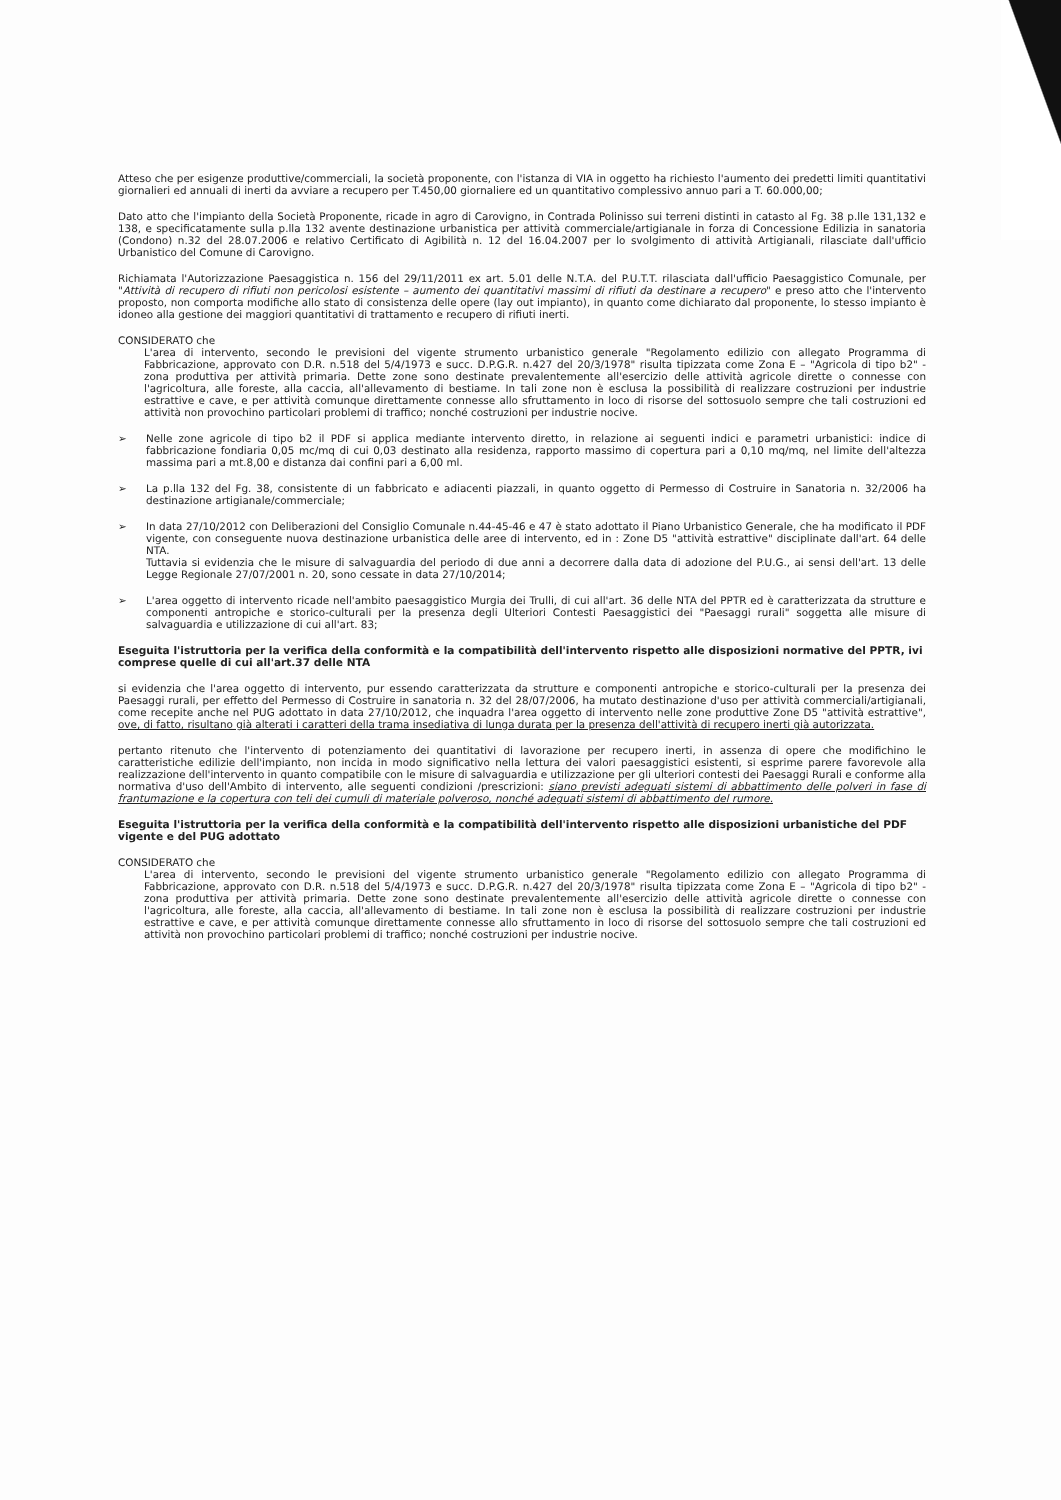Atteso che per esigenze produttive/commerciali, la società proponente, con l'istanza di VIA in oggetto ha richiesto l'aumento dei predetti limiti quantitativi giornalieri ed annuali di inerti da avviare a recupero per T.450,00 giornaliere ed un quantitativo complessivo annuo pari a T. 60.000,00;
Dato atto che l'impianto della Società Proponente, ricade in agro di Carovigno, in Contrada Polinisso sui terreni distinti in catasto al Fg. 38 p.lle 131,132 e 138, e specificatamente sulla p.lla 132 avente destinazione urbanistica per attività commerciale/artigianale in forza di Concessione Edilizia in sanatoria (Condono) n.32 del 28.07.2006 e relativo Certificato di Agibilità n. 12 del 16.04.2007 per lo svolgimento di attività Artigianali, rilasciate dall'ufficio Urbanistico del Comune di Carovigno.
Richiamata l'Autorizzazione Paesaggistica n. 156 del 29/11/2011 ex art. 5.01 delle N.T.A. del P.U.T.T. rilasciata dall'ufficio Paesaggistico Comunale, per "Attività di recupero di rifiuti non pericolosi esistente – aumento dei quantitativi massimi di rifiuti da destinare a recupero" e preso atto che l'intervento proposto, non comporta modifiche allo stato di consistenza delle opere (lay out impianto), in quanto come dichiarato dal proponente, lo stesso impianto è idoneo alla gestione dei maggiori quantitativi di trattamento e recupero di rifiuti inerti.
CONSIDERATO che
L'area di intervento, secondo le previsioni del vigente strumento urbanistico generale "Regolamento edilizio con allegato Programma di Fabbricazione, approvato con D.R. n.518 del 5/4/1973 e succ. D.P.G.R. n.427 del 20/3/1978" risulta tipizzata come Zona E – "Agricola di tipo b2" - zona produttiva per attività primaria. Dette zone sono destinate prevalentemente all'esercizio delle attività agricole dirette o connesse con l'agricoltura, alle foreste, alla caccia, all'allevamento di bestiame. In tali zone non è esclusa la possibilità di realizzare costruzioni per industrie estrattive e cave, e per attività comunque direttamente connesse allo sfruttamento in loco di risorse del sottosuolo sempre che tali costruzioni ed attività non provochino particolari problemi di traffico; nonché costruzioni per industrie nocive.
➢ Nelle zone agricole di tipo b2 il PDF si applica mediante intervento diretto, in relazione ai seguenti indici e parametri urbanistici: indice di fabbricazione fondiaria 0,05 mc/mq di cui 0,03 destinato alla residenza, rapporto massimo di copertura pari a 0,10 mq/mq, nel limite dell'altezza massima pari a mt.8,00 e distanza dai confini pari a 6,00 ml.
➢ La p.lla 132 del Fg. 38, consistente di un fabbricato e adiacenti piazzali, in quanto oggetto di Permesso di Costruire in Sanatoria n. 32/2006 ha destinazione artigianale/commerciale;
➢ In data 27/10/2012 con Deliberazioni del Consiglio Comunale n.44-45-46 e 47 è stato adottato il Piano Urbanistico Generale, che ha modificato il PDF vigente, con conseguente nuova destinazione urbanistica delle aree di intervento, ed in : Zone D5 "attività estrattive" disciplinate dall'art. 64 delle NTA.
Tuttavia si evidenzia che le misure di salvaguardia del periodo di due anni a decorrere dalla data di adozione del P.U.G., ai sensi dell'art. 13 delle Legge Regionale 27/07/2001 n. 20, sono cessate in data 27/10/2014;
➢ L'area oggetto di intervento ricade nell'ambito paesaggistico Murgia dei Trulli, di cui all'art. 36 delle NTA del PPTR ed è caratterizzata da strutture e componenti antropiche e storico-culturali per la presenza degli Ulteriori Contesti Paesaggistici dei "Paesaggi rurali" soggetta alle misure di salvaguardia e utilizzazione di cui all'art. 83;
Eseguita l'istruttoria per la verifica della conformità e la compatibilità dell'intervento rispetto alle disposizioni normative del PPTR, ivi comprese quelle di cui all'art.37 delle NTA
si evidenzia che l'area oggetto di intervento, pur essendo caratterizzata da strutture e componenti antropiche e storico-culturali per la presenza dei Paesaggi rurali, per effetto del Permesso di Costruire in sanatoria n. 32 del 28/07/2006, ha mutato destinazione d'uso per attività commerciali/artigianali, come recepite anche nel PUG adottato in data 27/10/2012, che inquadra l'area oggetto di intervento nelle zone produttive Zone D5 "attività estrattive", ove, di fatto, risultano già alterati i caratteri della trama insediativa di lunga durata per la presenza dell'attività di recupero inerti già autorizzata.
pertanto ritenuto che l'intervento di potenziamento dei quantitativi di lavorazione per recupero inerti, in assenza di opere che modifichino le caratteristiche edilizie dell'impianto, non incida in modo significativo nella lettura dei valori paesaggistici esistenti, si esprime parere favorevole alla realizzazione dell'intervento in quanto compatibile con le misure di salvaguardia e utilizzazione per gli ulteriori contesti dei Paesaggi Rurali e conforme alla normativa d'uso dell'Ambito di intervento, alle seguenti condizioni /prescrizioni: siano previsti adeguati sistemi di abbattimento delle polveri in fase di frantumazione e la copertura con teli dei cumuli di materiale polveroso, nonché adeguati sistemi di abbattimento del rumore.
Eseguita l'istruttoria per la verifica della conformità e la compatibilità dell'intervento rispetto alle disposizioni urbanistiche del PDF vigente e del PUG adottato
CONSIDERATO che
L'area di intervento, secondo le previsioni del vigente strumento urbanistico generale "Regolamento edilizio con allegato Programma di Fabbricazione, approvato con D.R. n.518 del 5/4/1973 e succ. D.P.G.R. n.427 del 20/3/1978" risulta tipizzata come Zona E – "Agricola di tipo b2" - zona produttiva per attività primaria. Dette zone sono destinate prevalentemente all'esercizio delle attività agricole dirette o connesse con l'agricoltura, alle foreste, alla caccia, all'allevamento di bestiame. In tali zone non è esclusa la possibilità di realizzare costruzioni per industrie estrattive e cave, e per attività comunque direttamente connesse allo sfruttamento in loco di risorse del sottosuolo sempre che tali costruzioni ed attività non provochino particolari problemi di traffico; nonché costruzioni per industrie nocive.